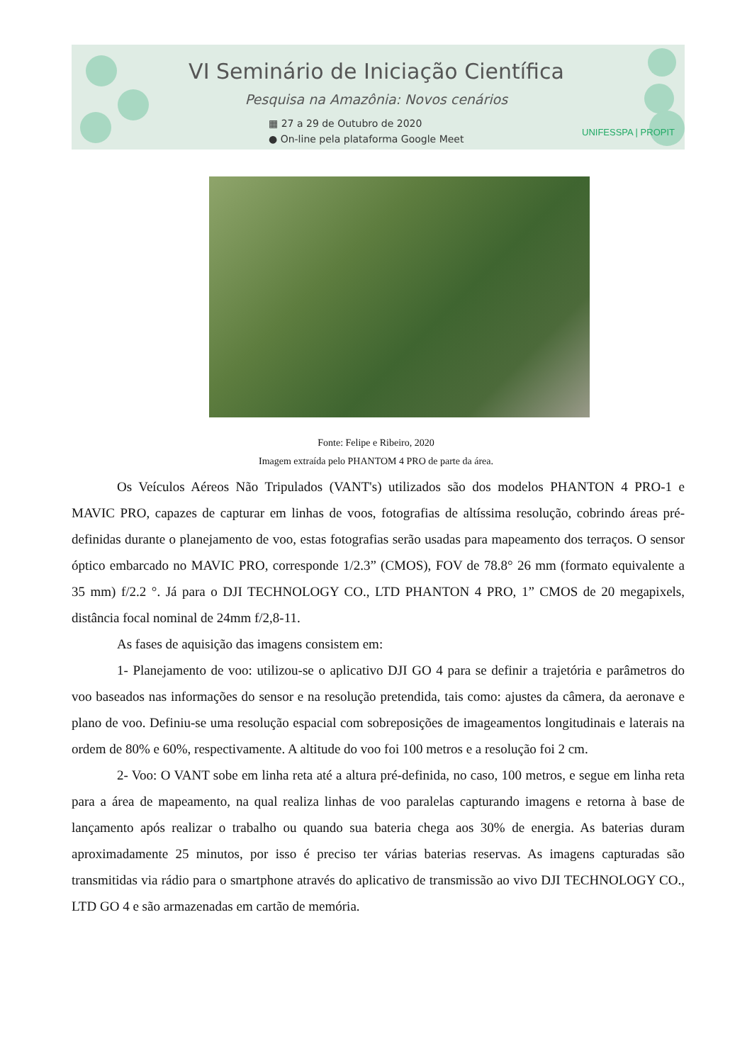VI Seminário de Iniciação Científica
Pesquisa na Amazônia: Novos cenários
▦ 27 a 29 de Outubro de 2020
● On-line pela plataforma Google Meet
UNIFESSPA | PROPIT
Fonte: Felipe e Ribeiro, 2020
Imagem extraída pelo PHANTOM 4 PRO de parte da área.
Os Veículos Aéreos Não Tripulados (VANT's) utilizados são dos modelos PHANTON 4 PRO-1 e MAVIC PRO, capazes de capturar em linhas de voos, fotografias de altíssima resolução, cobrindo áreas pré-definidas durante o planejamento de voo, estas fotografias serão usadas para mapeamento dos terraços. O sensor óptico embarcado no MAVIC PRO, corresponde 1/2.3” (CMOS), FOV de 78.8° 26 mm (formato equivalente a 35 mm) f/2.2 °. Já para o DJI TECHNOLOGY CO., LTD PHANTON 4 PRO, 1” CMOS de 20 megapixels, distância focal nominal de 24mm f/2,8-11.
As fases de aquisição das imagens consistem em:
1- Planejamento de voo: utilizou-se o aplicativo DJI GO 4 para se definir a trajetória e parâmetros do voo baseados nas informações do sensor e na resolução pretendida, tais como: ajustes da câmera, da aeronave e plano de voo. Definiu-se uma resolução espacial com sobreposições de imageamentos longitudinais e laterais na ordem de 80% e 60%, respectivamente. A altitude do voo foi 100 metros e a resolução foi 2 cm.
2- Voo: O VANT sobe em linha reta até a altura pré-definida, no caso, 100 metros, e segue em linha reta para a área de mapeamento, na qual realiza linhas de voo paralelas capturando imagens e retorna à base de lançamento após realizar o trabalho ou quando sua bateria chega aos 30% de energia. As baterias duram aproximadamente 25 minutos, por isso é preciso ter várias baterias reservas. As imagens capturadas são transmitidas via rádio para o smartphone através do aplicativo de transmissão ao vivo DJI TECHNOLOGY CO., LTD GO 4 e são armazenadas em cartão de memória.